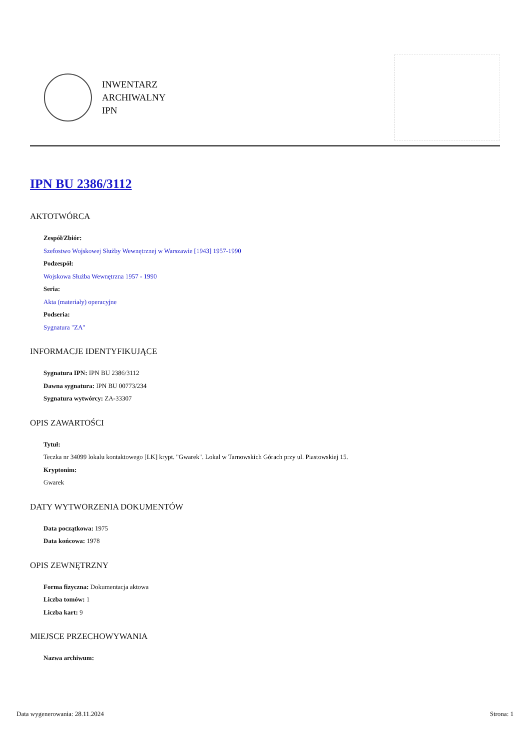INWENTARZ
ARCHIWALNY
IPN
IPN BU 2386/3112
AKTOTWÓRCA
Zespół/Zbiór:
Szefostwo Wojskowej Służby Wewnętrznej w Warszawie [1943] 1957-1990
Podzespół:
Wojskowa Służba Wewnętrzna 1957 - 1990
Seria:
Akta (materiały) operacyjne
Podseria:
Sygnatura "ZA"
INFORMACJE IDENTYFIKUJĄCE
Sygnatura IPN: IPN BU 2386/3112
Dawna sygnatura: IPN BU 00773/234
Sygnatura wytwórcy: ZA-33307
OPIS ZAWARTOŚCI
Tytuł:
Teczka nr 34099 lokalu kontaktowego [LK] krypt. "Gwarek". Lokal w Tarnowskich Górach przy ul. Piastowskiej 15.
Kryptonim:
Gwarek
DATY WYTWORZENIA DOKUMENTÓW
Data początkowa: 1975
Data końcowa: 1978
OPIS ZEWNĘTRZNY
Forma fizyczna: Dokumentacja aktowa
Liczba tomów: 1
Liczba kart: 9
MIEJSCE PRZECHOWYWANIA
Nazwa archiwum:
Data wygenerowania: 28.11.2024 Strona: 1